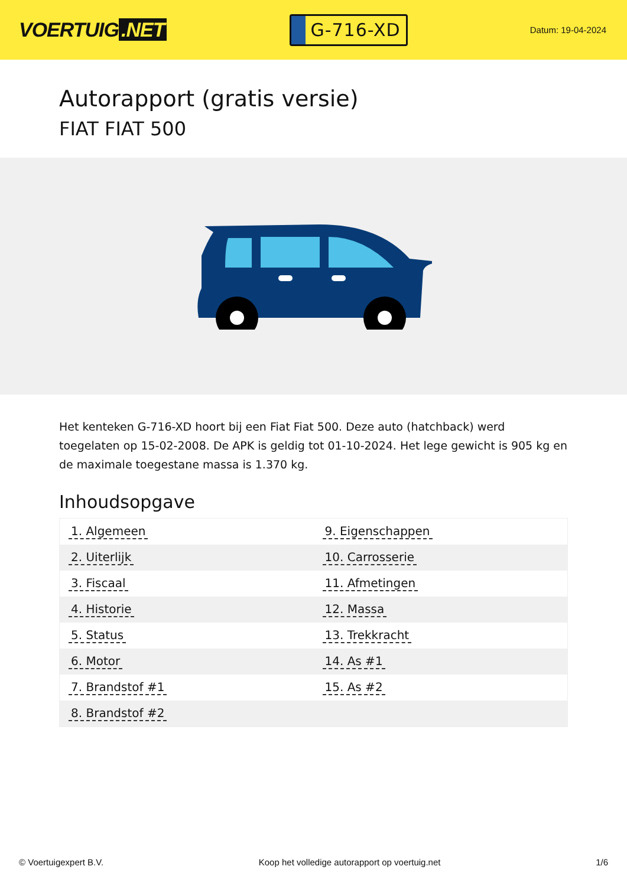VOERTUIG.NET
G-716-XD
Datum: 19-04-2024
Autorapport (gratis versie)
FIAT FIAT 500
Het kenteken G-716-XD hoort bij een Fiat Fiat 500. Deze auto (hatchback) werd toegelaten op 15-02-2008. De APK is geldig tot 01-10-2024. Het lege gewicht is 905 kg en de maximale toegestane massa is 1.370 kg.
Inhoudsopgave
| 1. Algemeen | 9. Eigenschappen |
| 2. Uiterlijk | 10. Carrosserie |
| 3. Fiscaal | 11. Afmetingen |
| 4. Historie | 12. Massa |
| 5. Status | 13. Trekkracht |
| 6. Motor | 14. As #1 |
| 7. Brandstof #1 | 15. As #2 |
| 8. Brandstof #2 | |
© Voertuigexpert B.V. Koop het volledige autorapport op voertuig.net 1/6